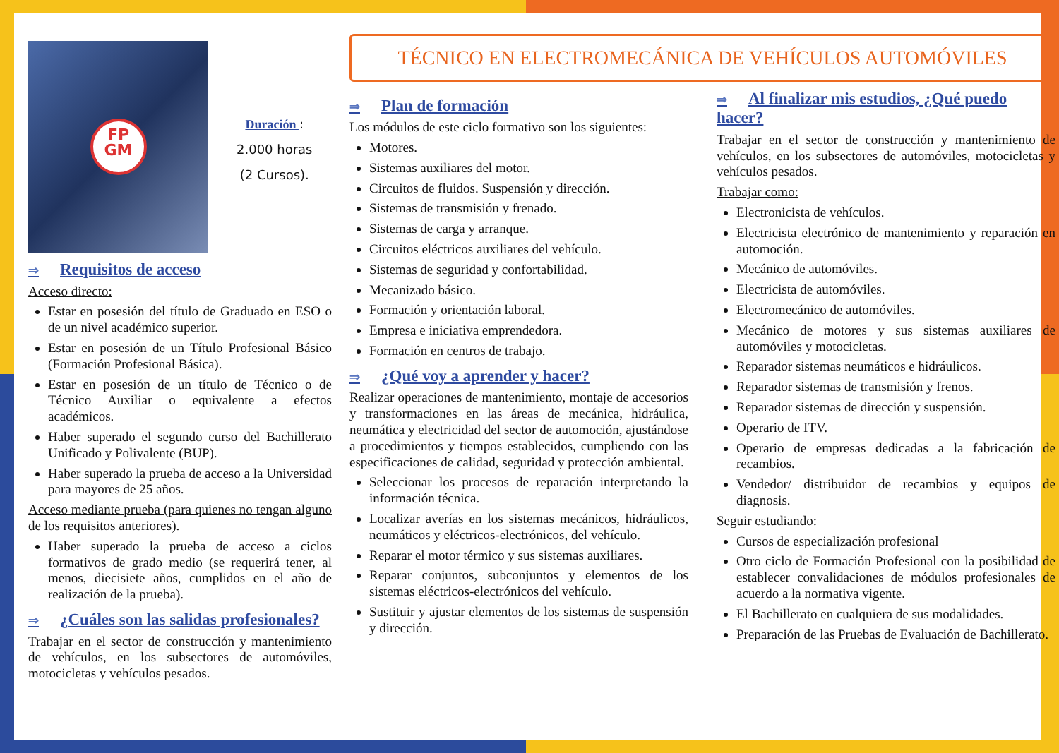FP
GM
Duración :
2.000 horas
(2 Cursos).
⇒ Requisitos de acceso
Acceso directo:
Estar en posesión del título de Graduado en ESO o de un nivel académico superior.
Estar en posesión de un Título Profesional Básico (Formación Profesional Básica).
Estar en posesión de un título de Técnico o de Técnico Auxiliar o equivalente a efectos académicos.
Haber superado el segundo curso del Bachillerato Unificado y Polivalente (BUP).
Haber superado la prueba de acceso a la Universidad para mayores de 25 años.
Acceso mediante prueba (para quienes no tengan alguno de los requisitos anteriores).
Haber superado la prueba de acceso a ciclos formativos de grado medio (se requerirá tener, al menos, diecisiete años, cumplidos en el año de realización de la prueba).
⇒ ¿Cuáles son las salidas profesionales?
Trabajar en el sector de construcción y mantenimiento de vehículos, en los subsectores de automóviles, motocicletas y vehículos pesados.
TÉCNICO EN ELECTROMECÁNICA DE VEHÍCULOS AUTOMÓVILES
⇒ Plan de formación
Los módulos de este ciclo formativo son los siguientes:
Motores.
Sistemas auxiliares del motor.
Circuitos de fluidos. Suspensión y dirección.
Sistemas de transmisión y frenado.
Sistemas de carga y arranque.
Circuitos eléctricos auxiliares del vehículo.
Sistemas de seguridad y confortabilidad.
Mecanizado básico.
Formación y orientación laboral.
Empresa e iniciativa emprendedora.
Formación en centros de trabajo.
⇒ ¿Qué voy a aprender y hacer?
Realizar operaciones de mantenimiento, montaje de accesorios y transformaciones en las áreas de mecánica, hidráulica, neumática y electricidad del sector de automoción, ajustándose a procedimientos y tiempos establecidos, cumpliendo con las especificaciones de calidad, seguridad y protección ambiental.
Seleccionar los procesos de reparación interpretando la información técnica.
Localizar averías en los sistemas mecánicos, hidráulicos, neumáticos y eléctricos-electrónicos, del vehículo.
Reparar el motor térmico y sus sistemas auxiliares.
Reparar conjuntos, subconjuntos y elementos de los sistemas eléctricos-electrónicos del vehículo.
Sustituir y ajustar elementos de los sistemas de suspensión y dirección.
⇒ Al finalizar mis estudios, ¿Qué puedo hacer?
Trabajar en el sector de construcción y mantenimiento de vehículos, en los subsectores de automóviles, motocicletas y vehículos pesados.
Trabajar como:
Electronicista de vehículos.
Electricista electrónico de mantenimiento y reparación en automoción.
Mecánico de automóviles.
Electricista de automóviles.
Electromecánico de automóviles.
Mecánico de motores y sus sistemas auxiliares de automóviles y motocicletas.
Reparador sistemas neumáticos e hidráulicos.
Reparador sistemas de transmisión y frenos.
Reparador sistemas de dirección y suspensión.
Operario de ITV.
Operario de empresas dedicadas a la fabricación de recambios.
Vendedor/ distribuidor de recambios y equipos de diagnosis.
Seguir estudiando:
Cursos de especialización profesional
Otro ciclo de Formación Profesional con la posibilidad de establecer convalidaciones de módulos profesionales de acuerdo a la normativa vigente.
El Bachillerato en cualquiera de sus modalidades.
Preparación de las Pruebas de Evaluación de Bachillerato.